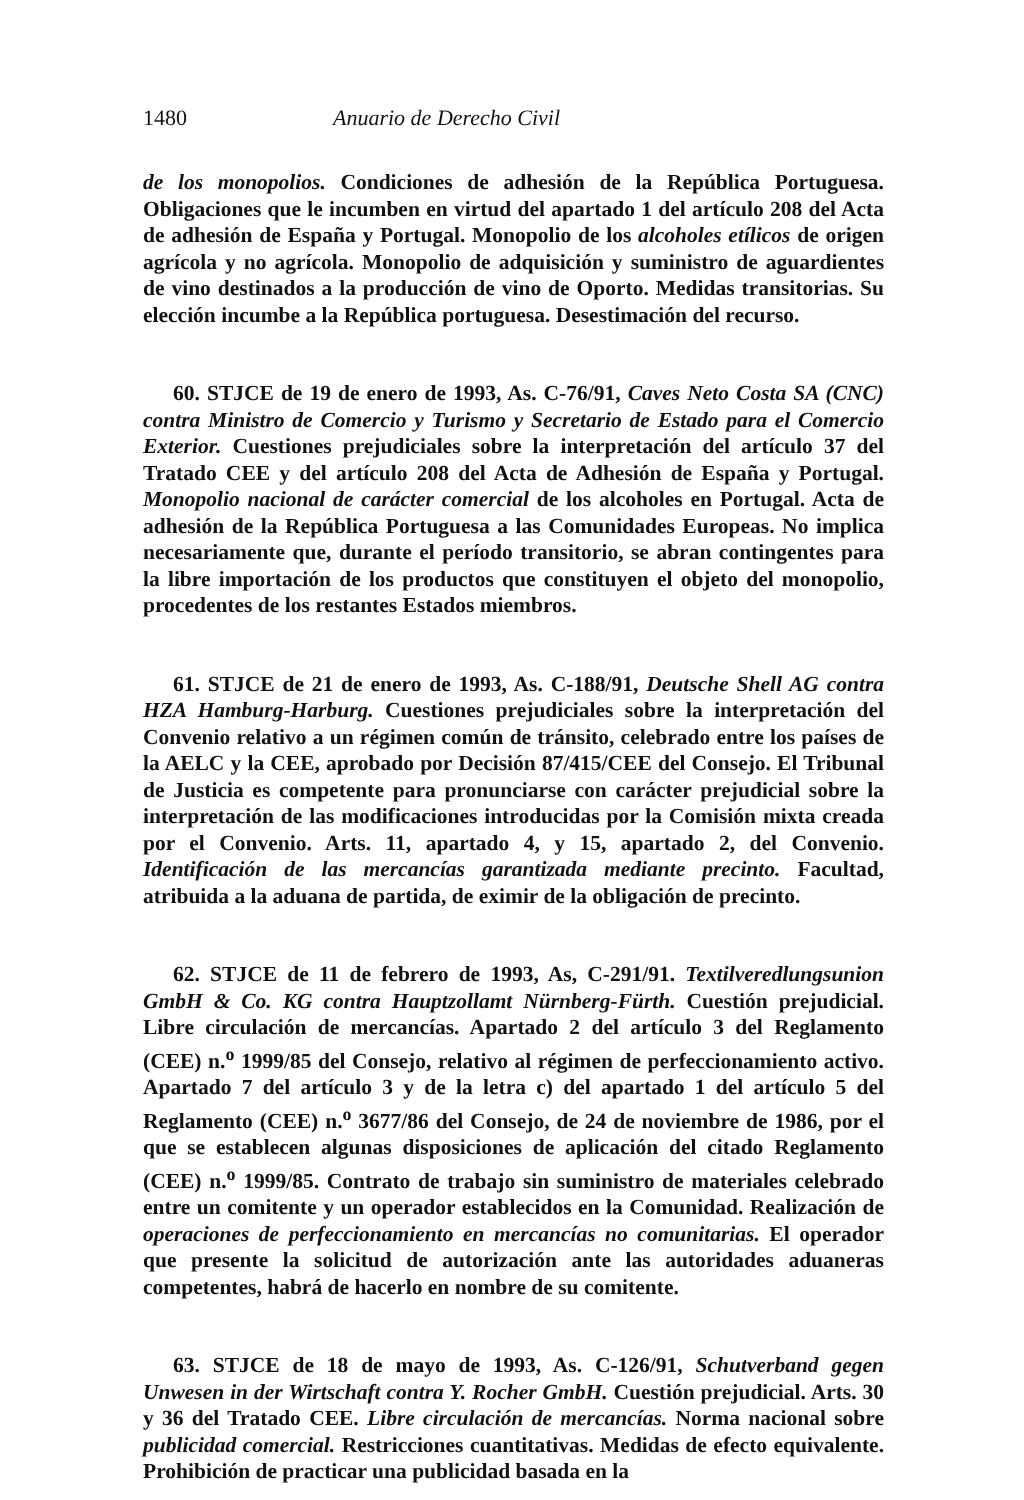1480 Anuario de Derecho Civil
de los monopolios. Condiciones de adhesión de la República Portuguesa. Obligaciones que le incumben en virtud del apartado 1 del artículo 208 del Acta de adhesión de España y Portugal. Monopolio de los alcoholes etílicos de origen agrícola y no agrícola. Monopolio de adquisición y suministro de aguardientes de vino destinados a la producción de vino de Oporto. Medidas transitorias. Su elección incumbe a la República portuguesa. Desestimación del recurso.
60. STJCE de 19 de enero de 1993, As. C-76/91, Caves Neto Costa SA (CNC) contra Ministro de Comercio y Turismo y Secretario de Estado para el Comercio Exterior. Cuestiones prejudiciales sobre la interpretación del artículo 37 del Tratado CEE y del artículo 208 del Acta de Adhesión de España y Portugal. Monopolio nacional de carácter comercial de los alcoholes en Portugal. Acta de adhesión de la República Portuguesa a las Comunidades Europeas. No implica necesariamente que, durante el período transitorio, se abran contingentes para la libre importación de los productos que constituyen el objeto del monopolio, procedentes de los restantes Estados miembros.
61. STJCE de 21 de enero de 1993, As. C-188/91, Deutsche Shell AG contra HZA Hamburg-Harburg. Cuestiones prejudiciales sobre la interpretación del Convenio relativo a un régimen común de tránsito, celebrado entre los países de la AELC y la CEE, aprobado por Decisión 87/415/CEE del Consejo. El Tribunal de Justicia es competente para pronunciarse con carácter prejudicial sobre la interpretación de las modificaciones introducidas por la Comisión mixta creada por el Convenio. Arts. 11, apartado 4, y 15, apartado 2, del Convenio. Identificación de las mercancías garantizada mediante precinto. Facultad, atribuida a la aduana de partida, de eximir de la obligación de precinto.
62. STJCE de 11 de febrero de 1993, As, C-291/91. Textilveredlungsunion GmbH & Co. KG contra Hauptzollamt Nürnberg-Fürth. Cuestión prejudicial. Libre circulación de mercancías. Apartado 2 del artículo 3 del Reglamento (CEE) n.<sup>o</sup> 1999/85 del Consejo, relativo al régimen de perfeccionamiento activo. Apartado 7 del artículo 3 y de la letra c) del apartado 1 del artículo 5 del Reglamento (CEE) n.<sup>o</sup> 3677/86 del Consejo, de 24 de noviembre de 1986, por el que se establecen algunas disposiciones de aplicación del citado Reglamento (CEE) n.<sup>o</sup> 1999/85. Contrato de trabajo sin suministro de materiales celebrado entre un comitente y un operador establecidos en la Comunidad. Realización de operaciones de perfeccionamiento en mercancías no comunitarias. El operador que presente la solicitud de autorización ante las autoridades aduaneras competentes, habrá de hacerlo en nombre de su comitente.
63. STJCE de 18 de mayo de 1993, As. C-126/91, Schutverband gegen Unwesen in der Wirtschaft contra Y. Rocher GmbH. Cuestión prejudicial. Arts. 30 y 36 del Tratado CEE. Libre circulación de mercancías. Norma nacional sobre publicidad comercial. Restricciones cuantitativas. Medidas de efecto equivalente. Prohibición de practicar una publicidad basada en la